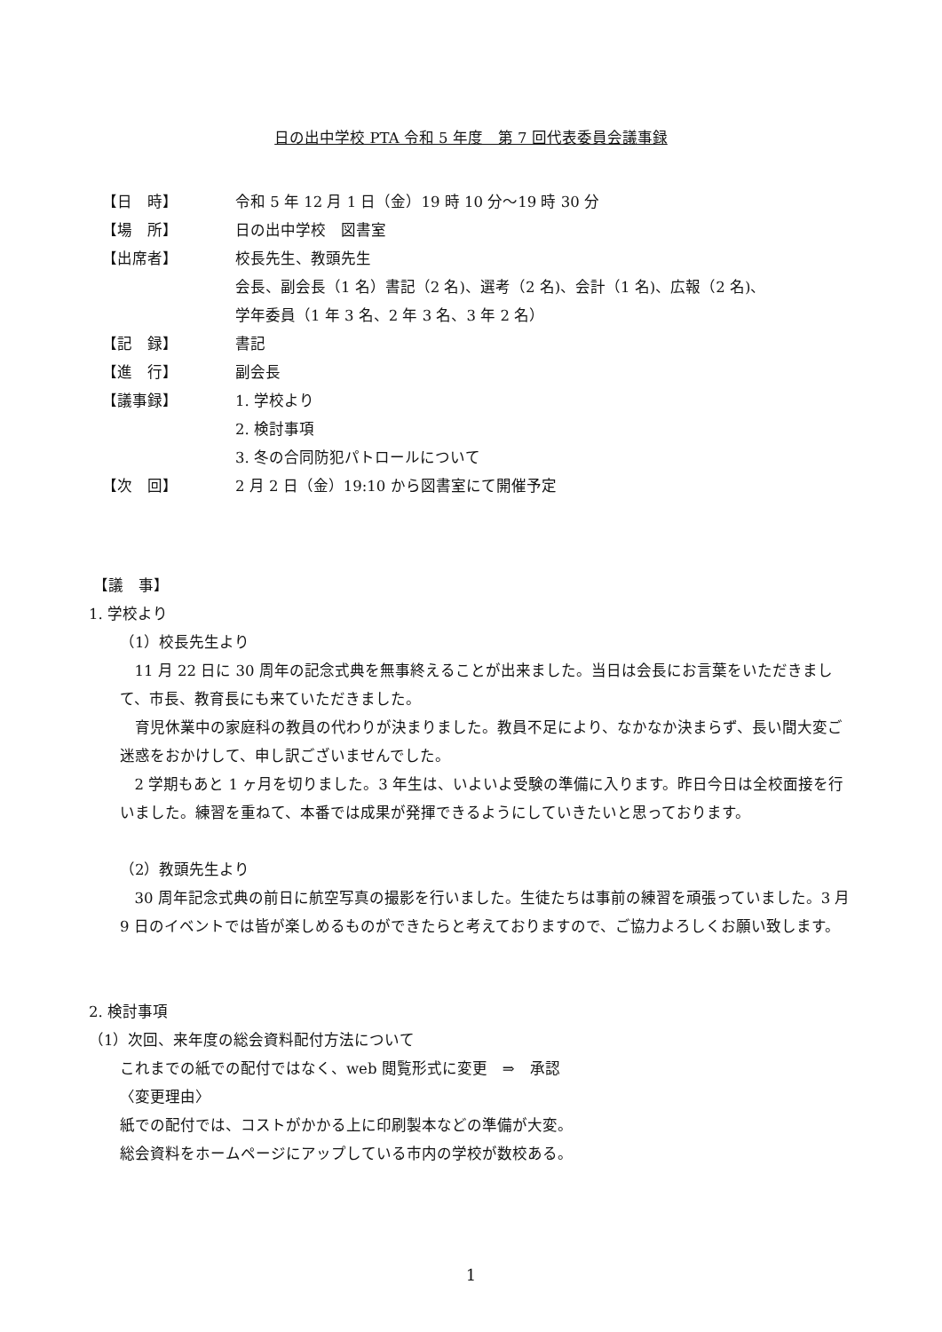日の出中学校 PTA 令和 5 年度　第 7 回代表委員会議事録
【日　時】 令和 5 年 12 月 1 日（金）19 時 10 分～19 時 30 分
【場　所】 日の出中学校　図書室
【出席者】 校長先生、教頭先生
会長、副会長（1 名）書記（2 名)、選考（2 名)、会計（1 名)、広報（2 名)、
学年委員（1 年 3 名、2 年 3 名、3 年 2 名）
【記　録】 書記
【進　行】 副会長
【議事録】 1. 学校より
2. 検討事項
3. 冬の合同防犯パトロールについて
【次　回】 2 月 2 日（金）19:10 から図書室にて開催予定
【議　事】
1. 学校より
（1）校長先生より
11 月 22 日に 30 周年の記念式典を無事終えることが出来ました。当日は会長にお言葉をいただきまして、市長、教育長にも来ていただきました。
育児休業中の家庭科の教員の代わりが決まりました。教員不足により、なかなか決まらず、長い間大変ご迷惑をおかけして、申し訳ございませんでした。
2 学期もあと 1 ヶ月を切りました。3 年生は、いよいよ受験の準備に入ります。昨日今日は全校面接を行いました。練習を重ねて、本番では成果が発揮できるようにしていきたいと思っております。
（2）教頭先生より
30 周年記念式典の前日に航空写真の撮影を行いました。生徒たちは事前の練習を頑張っていました。3 月 9 日のイベントでは皆が楽しめるものができたらと考えておりますので、ご協力よろしくお願い致します。
2. 検討事項
（1）次回、来年度の総会資料配付方法について
これまでの紙での配付ではなく、web 閲覧形式に変更　⇒　承認
〈変更理由〉
紙での配付では、コストがかかる上に印刷製本などの準備が大変。
総会資料をホームページにアップしている市内の学校が数校ある。
1